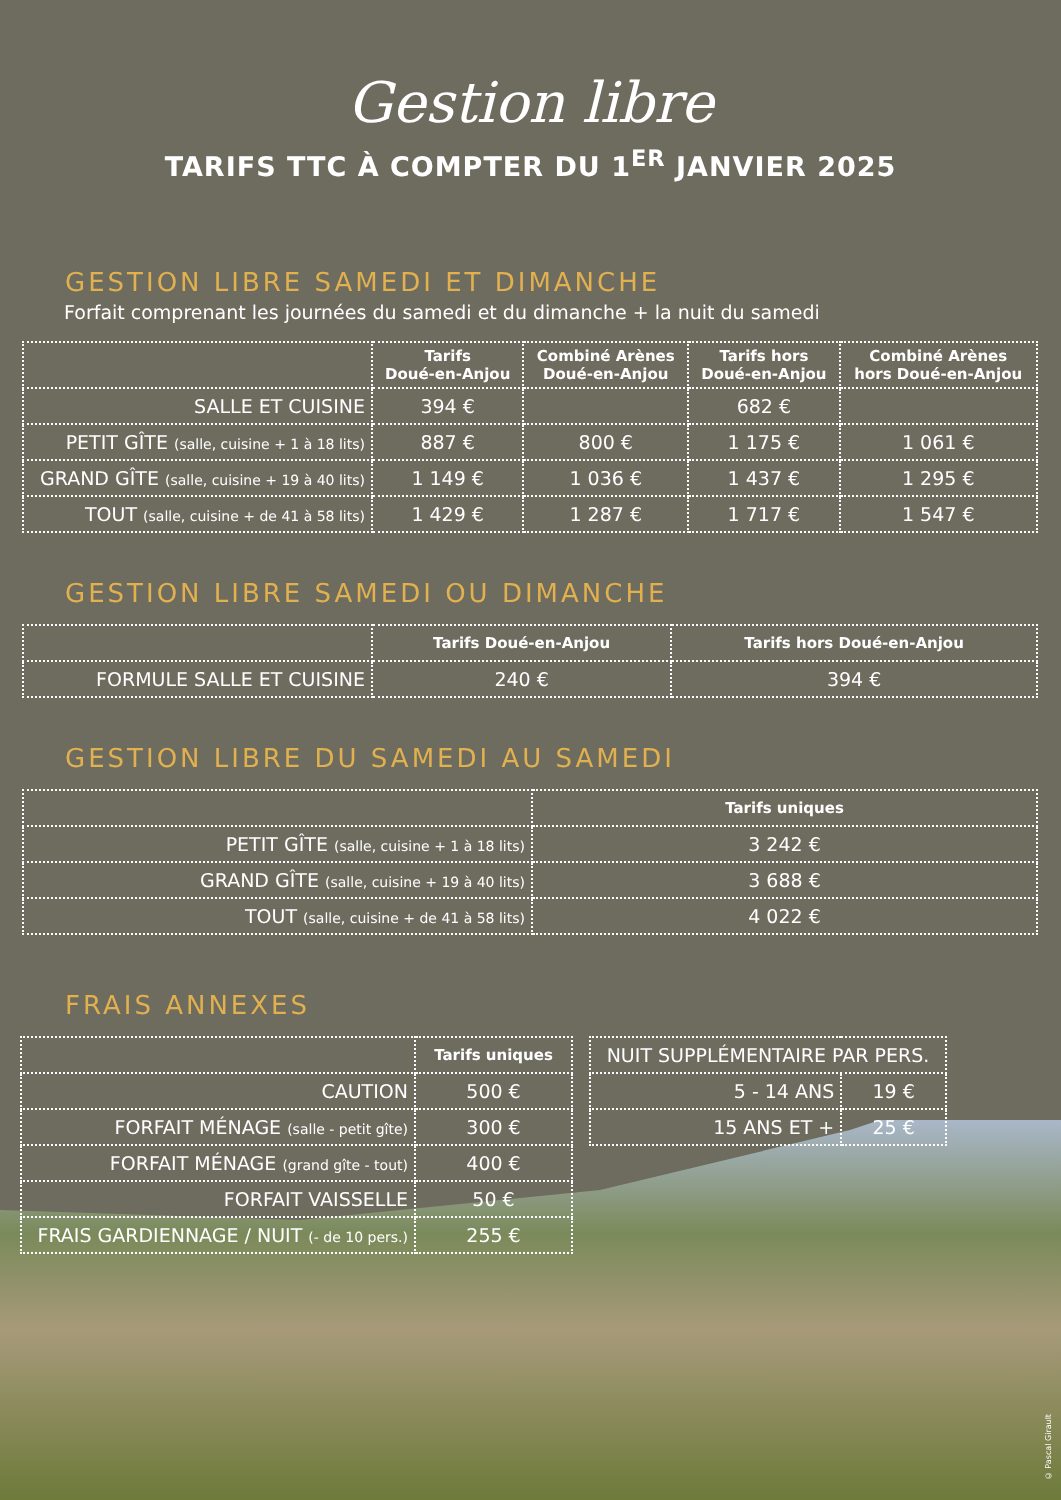Gestion libre
TARIFS TTC À COMPTER DU 1<sup>ER</sup> JANVIER 2025
GESTION LIBRE SAMEDI ET DIMANCHE
Forfait comprenant les journées du samedi et du dimanche + la nuit du samedi
| | Tarifs Doué-en-Anjou | Combiné Arènes Doué-en-Anjou | Tarifs hors Doué-en-Anjou | Combiné Arènes hors Doué-en-Anjou |
| --- | --- | --- | --- | --- |
| SALLE ET CUISINE | 394 € | | 682 € | |
| PETIT GÎTE (salle, cuisine + 1 à 18 lits) | 887 € | 800 € | 1 175 € | 1 061 € |
| GRAND GÎTE (salle, cuisine + 19 à 40 lits) | 1 149 € | 1 036 € | 1 437 € | 1 295 € |
| TOUT (salle, cuisine + de 41 à 58 lits) | 1 429 € | 1 287 € | 1 717 € | 1 547 € |
GESTION LIBRE SAMEDI OU DIMANCHE
| | Tarifs Doué-en-Anjou | Tarifs hors Doué-en-Anjou |
| --- | --- | --- |
| FORMULE SALLE ET CUISINE | 240 € | 394 € |
GESTION LIBRE DU SAMEDI AU SAMEDI
| | Tarifs uniques |
| --- | --- |
| PETIT GÎTE (salle, cuisine + 1 à 18 lits) | 3 242 € |
| GRAND GÎTE (salle, cuisine + 19 à 40 lits) | 3 688 € |
| TOUT (salle, cuisine + de 41 à 58 lits) | 4 022 € |
FRAIS ANNEXES
| | Tarifs uniques |
| --- | --- |
| CAUTION | 500 € |
| FORFAIT MÉNAGE (salle - petit gîte) | 300 € |
| FORFAIT MÉNAGE (grand gîte - tout) | 400 € |
| FORFAIT VAISSELLE | 50 € |
| FRAIS GARDIENNAGE / NUIT (- de 10 pers.) | 255 € |
| NUIT SUPPLÉMENTAIRE PAR PERS. | |
| 5 - 14 ANS | 19 € |
| 15 ANS ET + | 25 € |
© Pascal Girault